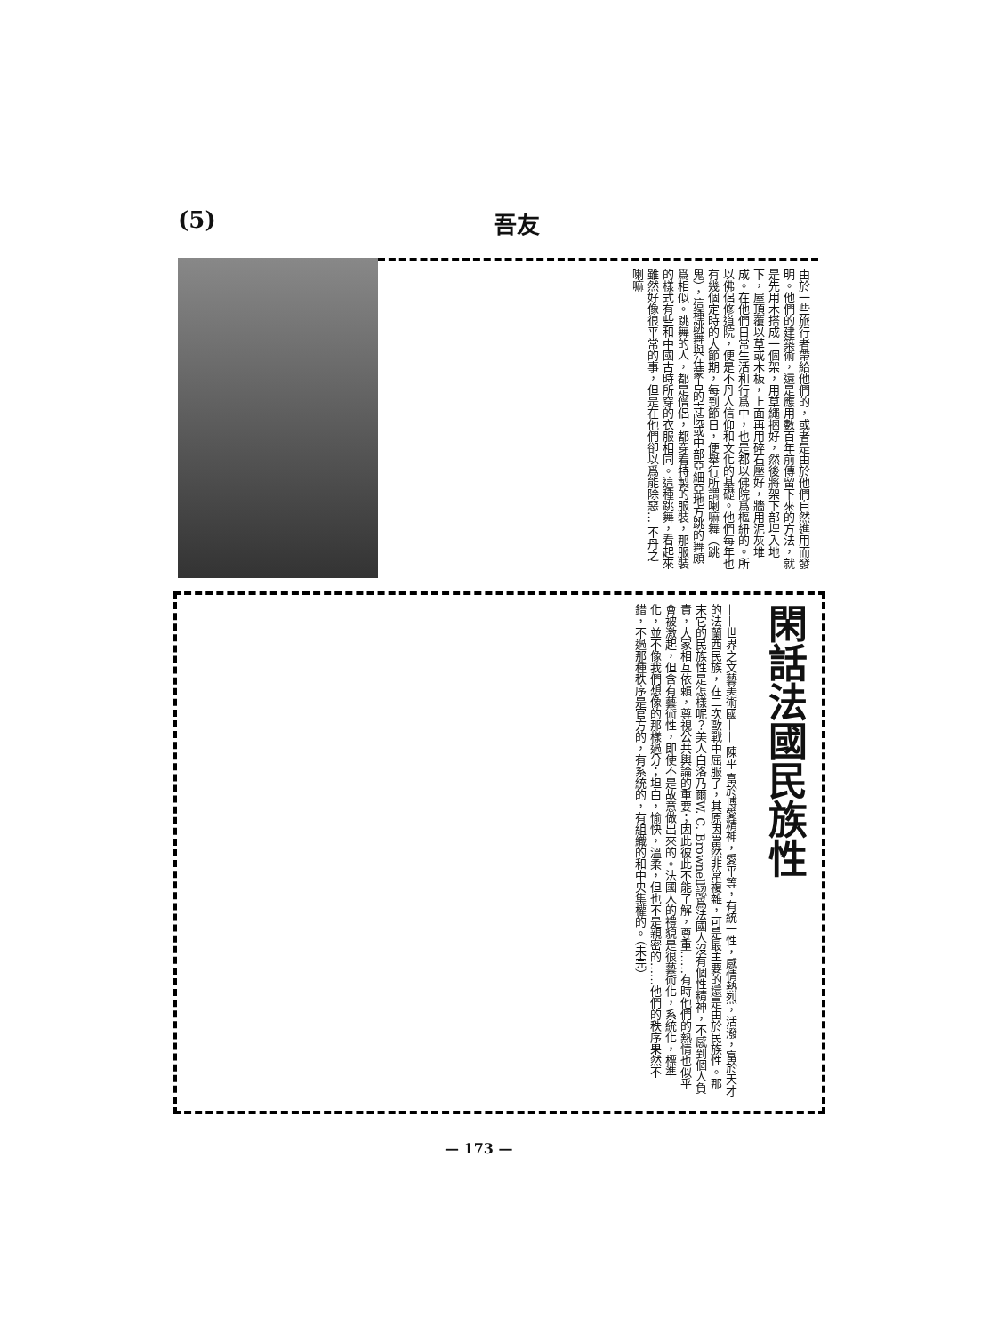(5) 吾友
由於一些旅行者帶給他們的，或者是由於他們自然進用而發明。他們的建築術，還是應用數百年前傳留下來的方法，就是先用木搭成一個架，用草繩捆好，然後將架下部埋入地下，屋頂覆以草或木板，上面再用碎石壓好，牆用泥灰堆成。在他們日常生活和行爲中，也是都以佛院爲樞紐的。所以佛侶修道院，便是不丹人信仰和文化的基礎。他們每年也有幾個定時的大節期，每到節日，便舉行所謂喇嘛舞（跳鬼），這種跳舞與在蒙古的寺院或中部亞細亞地方跳的舞頗爲相似。跳舞的人，都是僧侶，都穿着特製的服裝，那服裝的樣式有些和中國古時所穿的衣服相同。這種跳舞，看起來雖然好像很平常的事，但是在他們卻以爲能除惡… 不丹之喇嘛
閑話法國民族性
——世界之文藝美術國—— 陳平 富於博愛精神，愛平等，有統一性，感情熱烈，活潑，富於天才的法蘭西民族，在二次歐戰中屈服了，其原因當然非常複雜，可是最主要的還是由於民族性。那末它的民族性是怎樣呢？美人白洛乃爾W. C. Brownell認爲法國人沒有個性精神，不感到個人負責，大家相互依賴，尊視公共輿論的重要；因此彼此不能了解，尊重……有時他們的熱情也似乎會被激起，但含有藝術性，即使不是故意做出來的。法國人的禮貌是很藝術化，系統化，標準化，並不像我們想像的那樣過分；坦白，愉快，溫柔，但也不是親密的……他們的秩序果然不錯，不過那種秩序是官方的，有系統的，有組織的和中央集權的。（未完）
— 173 —